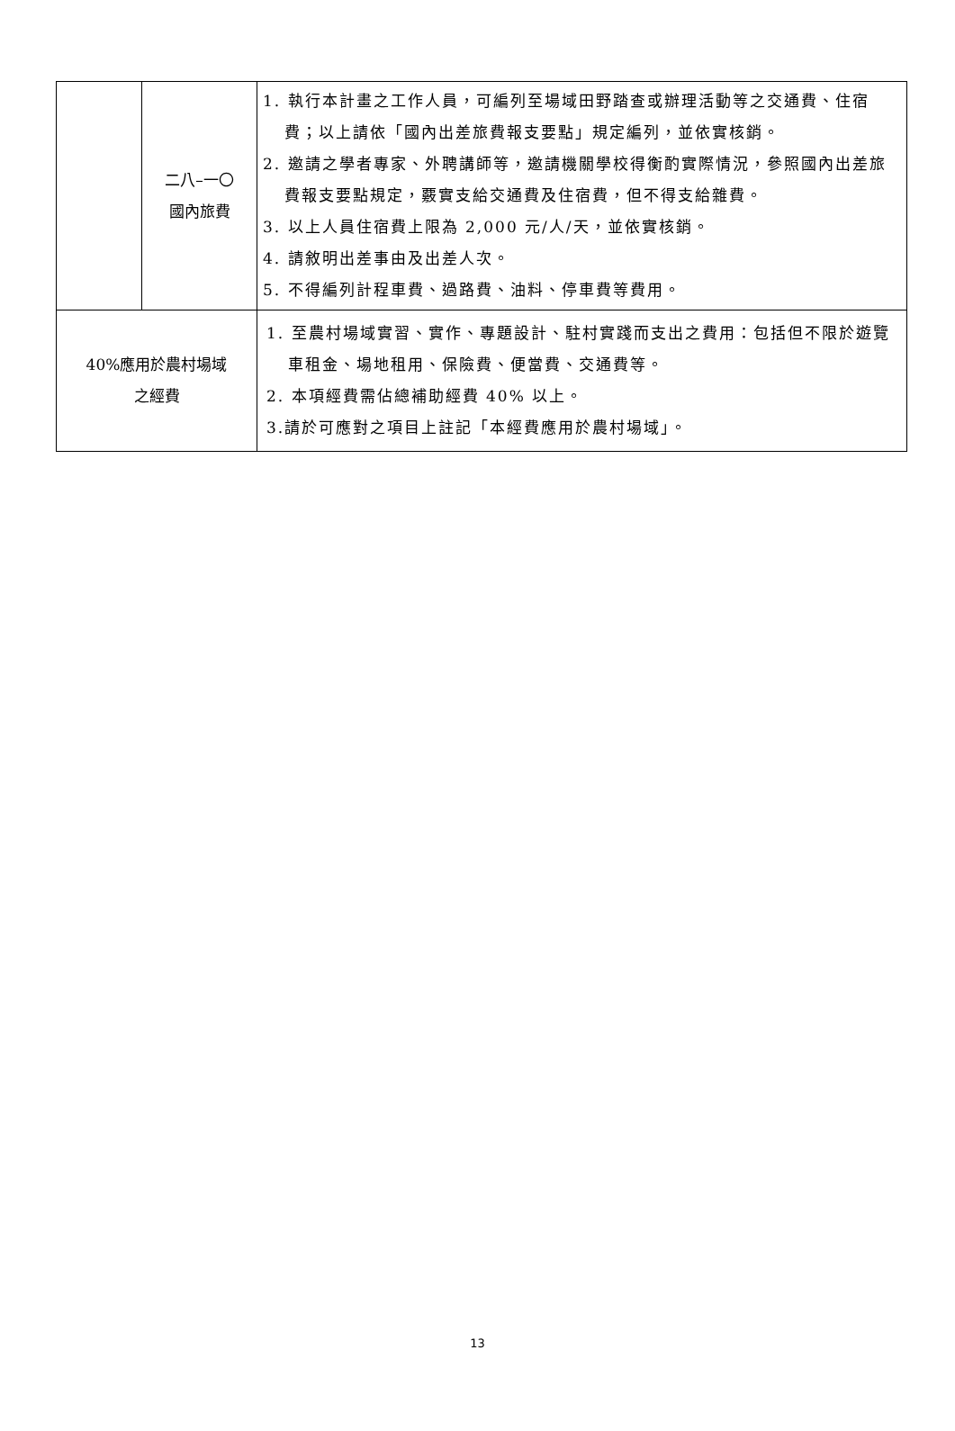| | 二八–一〇 國內旅費 | 1. 執行本計畫之工作人員，可編列至場域田野踏查或辦理活動等之交通費、住宿費；以上請依「國內出差旅費報支要點」規定編列，並依實核銷。 2. 邀請之學者專家、外聘講師等，邀請機關學校得衡酌實際情況，參照國內出差旅費報支要點規定，覈實支給交通費及住宿費，但不得支給雜費。 3. 以上人員住宿費上限為 2,000 元/人/天，並依實核銷。 4. 請敘明出差事由及出差人次。 5. 不得編列計程車費、過路費、油料、停車費等費用。 |
| 40%應用於農村場域 之經費 | | 1. 至農村場域實習、實作、專題設計、駐村實踐而支出之費用：包括但不限於遊覽車租金、場地租用、保險費、便當費、交通費等。 2. 本項經費需佔總補助經費 40% 以上。 3.請於可應對之項目上註記「本經費應用於農村場域」。 |
13